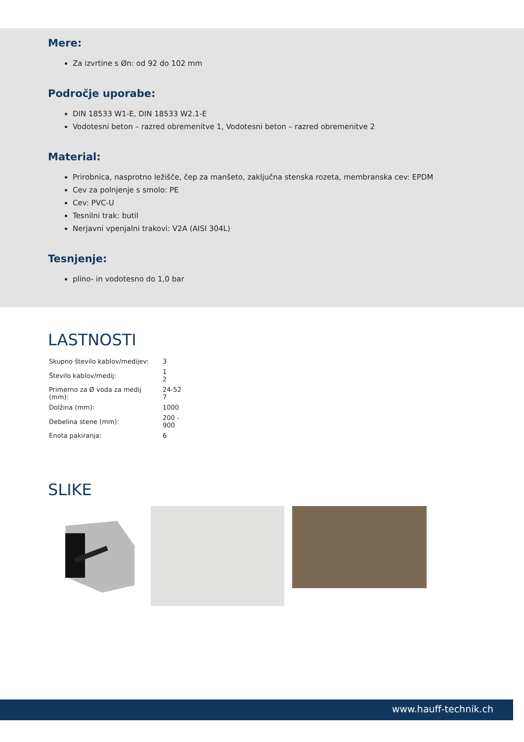Mere:
Za izvrtine s Øn: od 92 do 102 mm
Področje uporabe:
DIN 18533 W1-E, DIN 18533 W2.1-E
Vodotesni beton – razred obremenitve 1, Vodotesni beton – razred obremenitve 2
Material:
Prirobnica, nasprotno ležišče, čep za manšeto, zaključna stenska rozeta, membranska cev: EPDM
Cev za polnjenje s smolo: PE
Cev: PVC-U
Tesnilni trak: butil
Nerjavni vpenjalni trakovi: V2A (AISI 304L)
Tesnjenje:
plino- in vodotesno do 1,0 bar
LASTNOSTI
| Skupno število kablov/medijev: | 3 |
| Število kablov/medij: | 1 2 |
| Primerno za Ø voda za medij (mm): | 24-52 7 |
| Dolžina (mm): | 1000 |
| Debelina stene (mm): | 200 - 900 |
| Enota pakiranja: | 6 |
SLIKE
www.hauff-technik.ch